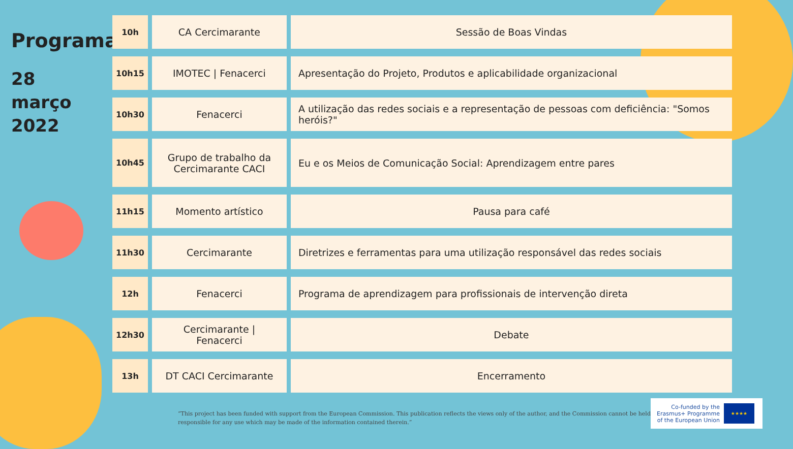Programa
28
março
2022
| 10h | CA Cercimarante | Sessão de Boas Vindas |
| 10h15 | IMOTEC / Fenacerci | Apresentação do Projeto, Produtos e aplicabilidade organizacional |
| 10h30 | Fenacerci | A utilização das redes sociais e a representação de pessoas com deficiência: "Somos heróis?" |
| 10h45 | Grupo de trabalho da Cercimarante CACI | Eu e os Meios de Comunicação Social: Aprendizagem entre pares |
| 11h15 | Momento artístico | Pausa para café |
| 11h30 | Cercimarante | Diretrizes e ferramentas para uma utilização responsável das redes sociais |
| 12h | Fenacerci | Programa de aprendizagem para profissionais de intervenção direta |
| 12h30 | Cercimarante / Fenacerci | Debate |
| 13h | DT CACI Cercimarante | Encerramento |
“This project has been funded with support from the European Commission. This publication reflects the views only of the author, and the Commission cannot be held responsible for any use which may be made of the information contained therein.”
Co-funded by the
Erasmus+ Programme
of the European Union
★★★★